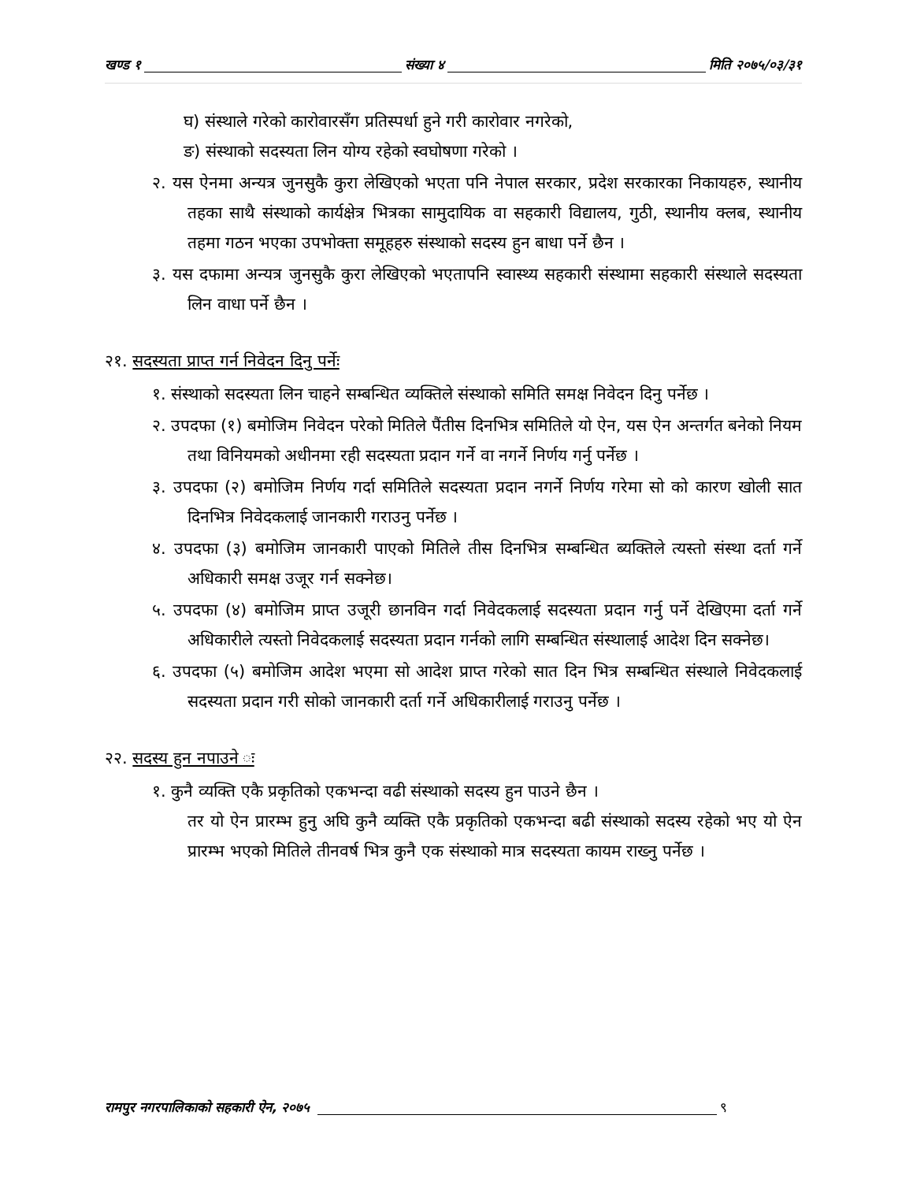खण्ड १ संख्या ४ मिति २०७५/०३/३१
घ) संस्थाले गरेको कारोवारसँग प्रतिस्पर्धा हुने गरी कारोवार नगरेको,
ङ) संस्थाको सदस्यता लिन योग्य रहेको स्वघोषणा गरेको ।
२. यस ऐनमा अन्यत्र जुनसुकै कुरा लेखिएको भएता पनि नेपाल सरकार, प्रदेश सरकारका निकायहरु, स्थानीय तहका साथै संस्थाको कार्यक्षेत्र भित्रका सामुदायिक वा सहकारी विद्यालय, गुठी, स्थानीय क्लब, स्थानीय तहमा गठन भएका उपभोक्ता समूहहरु संस्थाको सदस्य हुन बाधा पर्ने छैन ।
३. यस दफामा अन्यत्र जुनसुकै कुरा लेखिएको भएतापनि स्वास्थ्य सहकारी संस्थामा सहकारी संस्थाले सदस्यता लिन वाधा पर्ने छैन ।
२१. सदस्यता प्राप्त गर्न निवेदन दिनु पर्नेः
१. संस्थाको सदस्यता लिन चाहने सम्बन्धित व्यक्तिले संस्थाको समिति समक्ष निवेदन दिनु पर्नेछ ।
२. उपदफा (१) बमोजिम निवेदन परेको मितिले पैंतीस दिनभित्र समितिले यो ऐन, यस ऐन अन्तर्गत बनेको नियम तथा विनियमको अधीनमा रही सदस्यता प्रदान गर्ने वा नगर्ने निर्णय गर्नु पर्नेछ ।
३. उपदफा (२) बमोजिम निर्णय गर्दा समितिले सदस्यता प्रदान नगर्ने निर्णय गरेमा सो को कारण खोली सात दिनभित्र निवेदकलाई जानकारी गराउनु पर्नेछ ।
४. उपदफा (३) बमोजिम जानकारी पाएको मितिले तीस दिनभित्र सम्बन्धित ब्यक्तिले त्यस्तो संस्था दर्ता गर्ने अधिकारी समक्ष उजूर गर्न सक्नेछ।
५. उपदफा (४) बमोजिम प्राप्त उजूरी छानविन गर्दा निवेदकलाई सदस्यता प्रदान गर्नु पर्ने देखिएमा दर्ता गर्ने अधिकारीले त्यस्तो निवेदकलाई सदस्यता प्रदान गर्नको लागि सम्बन्धित संस्थालाई आदेश दिन सक्नेछ।
६. उपदफा (५) बमोजिम आदेश भएमा सो आदेश प्राप्त गरेको सात दिन भित्र सम्बन्धित संस्थाले निवेदकलाई सदस्यता प्रदान गरी सोको जानकारी दर्ता गर्ने अधिकारीलाई गराउनु पर्नेछ ।
२२. सदस्य हुन नपाउने ः
१. कुनै व्यक्ति एकै प्रकृतिको एकभन्दा वढी संस्थाको सदस्य हुन पाउने छैन ।
तर यो ऐन प्रारम्भ हुनु अघि कुनै व्यक्ति एकै प्रकृतिको एकभन्दा बढी संस्थाको सदस्य रहेको भए यो ऐन प्रारम्भ भएको मितिले तीनवर्ष भित्र कुनै एक संस्थाको मात्र सदस्यता कायम राख्नु पर्नेछ ।
रामपुर नगरपालिकाको सहकारी ऐन, २०७५ ९